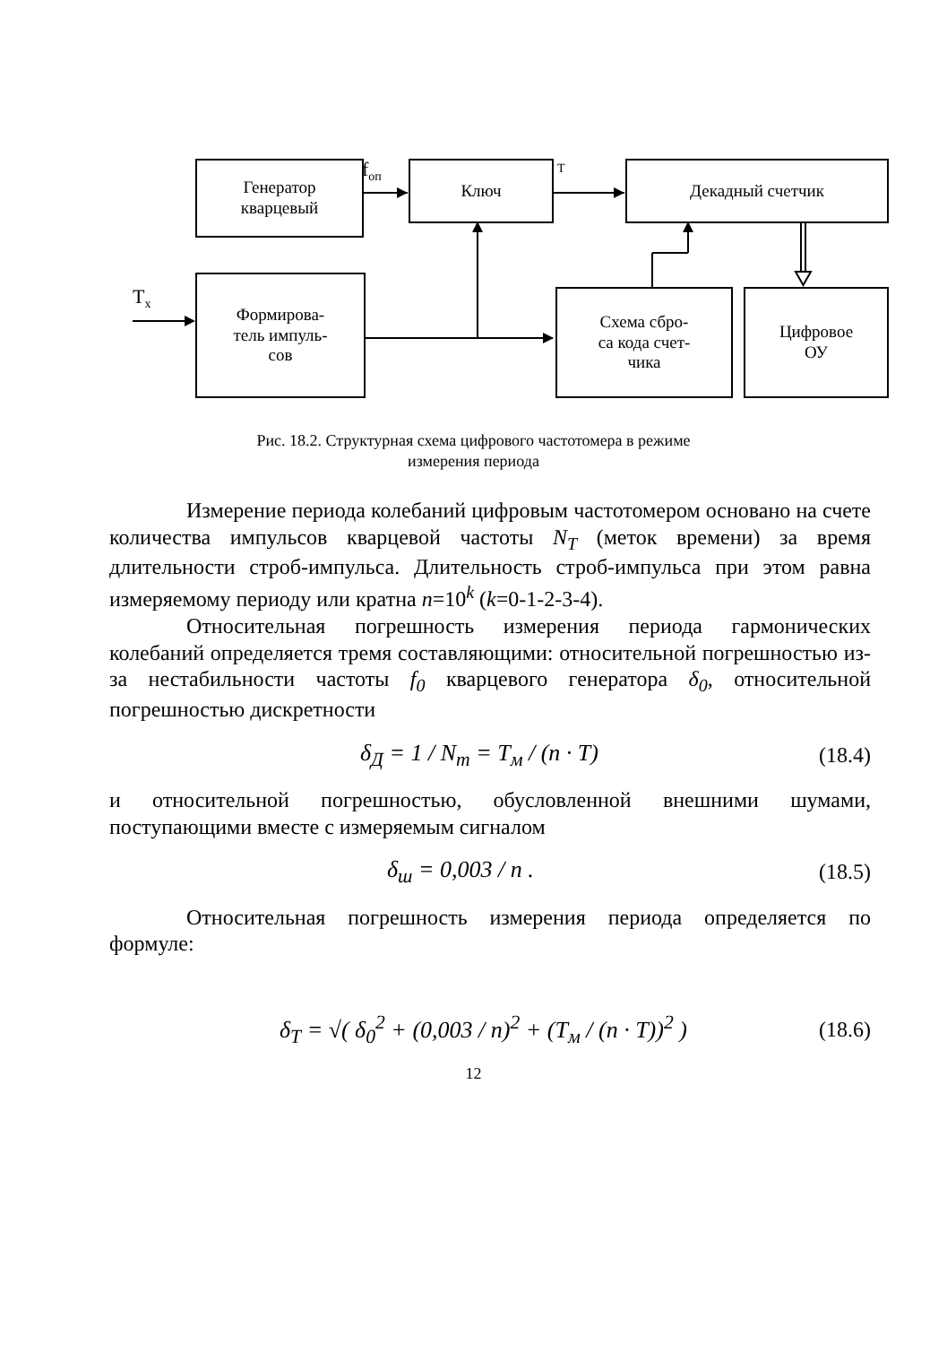Генератор
кварцевый
Ключ Декадный счетчик
Формирова-
тель импуль-
сов
Схема сбро-
са кода счет-
чика
Цифровое
ОУ
f<sub>оп</sub> T
T<sub>x</sub>
Рис. 18.2. Структурная схема цифрового частотомера в режиме
измерения периода
Измерение периода колебаний цифровым частотомером основано на счете количества импульсов кварцевой частоты N<sub>T</sub> (меток времени) за время длительности строб-импульса. Длительность строб-импульса при этом равна измеряемому периоду или кратна n=10<sup>k</sup> (k=0-1-2-3-4).
Относительная погрешность измерения периода гармонических колебаний определяется тремя составляющими: относительной погрешностью из-за нестабильности частоты f<sub>0</sub> кварцевого генератора δ<sub>0</sub>, относительной погрешностью дискретности
δ<sub>Д</sub> = 1 / N<sub>m</sub> = T<sub>м</sub> / (n · T) (18.4)
и относительной погрешностью, обусловленной внешними шумами, поступающими вместе с измеряемым сигналом
δ<sub>ш</sub> = 0,003 / n . (18.5)
Относительная погрешность измерения периода определяется по формуле:
δ<sub>T</sub> = √( δ<sub>0</sub><sup>2</sup> + (0,003 / n)<sup>2</sup> + (T<sub>м</sub> / (n · T))<sup>2</sup> ) (18.6)
12